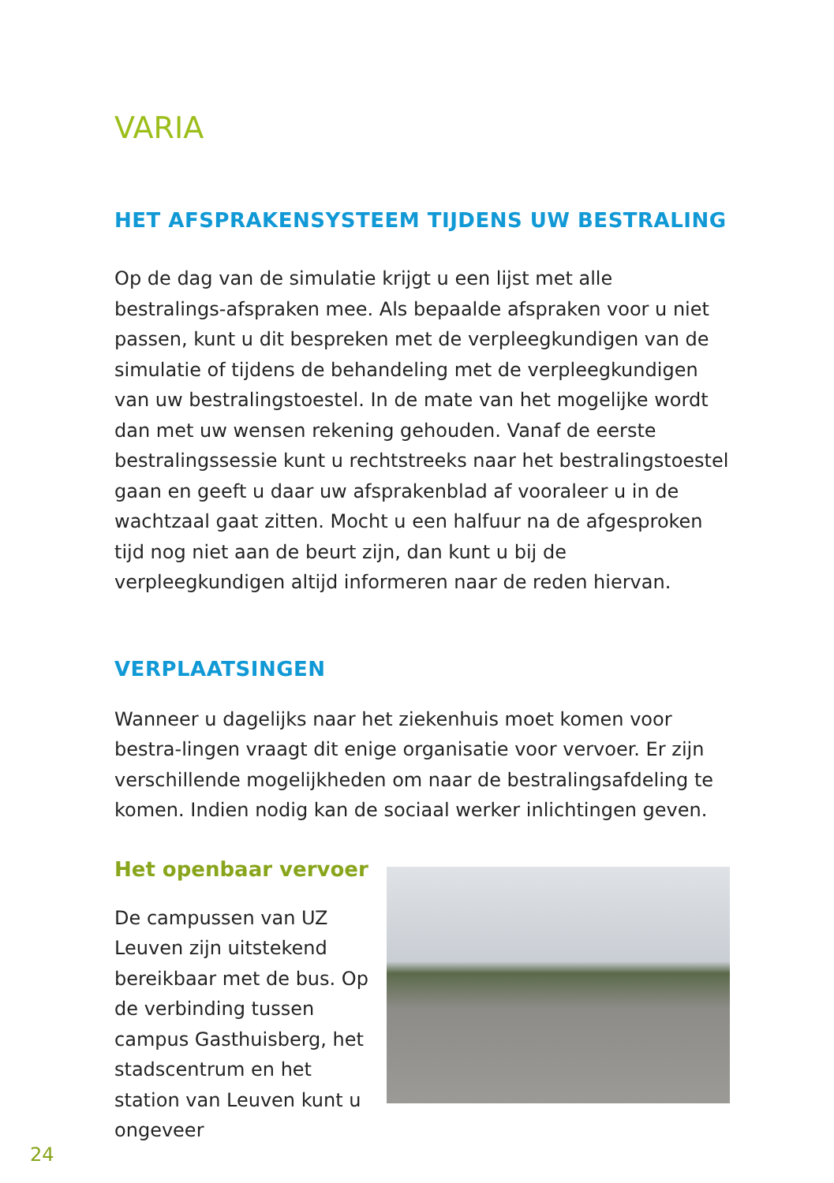VARIA
HET AFSPRAKENSYSTEEM TIJDENS UW BESTRALING
Op de dag van de simulatie krijgt u een lijst met alle bestralings-afspraken mee. Als bepaalde afspraken voor u niet passen, kunt u dit bespreken met de verpleegkundigen van de simulatie of tijdens de behandeling met de verpleegkundigen van uw bestralingstoestel. In de mate van het mogelijke wordt dan met uw wensen rekening gehouden. Vanaf de eerste bestralingssessie kunt u rechtstreeks naar het bestralingstoestel gaan en geeft u daar uw afsprakenblad af vooraleer u in de wachtzaal gaat zitten. Mocht u een halfuur na de afgesproken tijd nog niet aan de beurt zijn, dan kunt u bij de verpleegkundigen altijd informeren naar de reden hiervan.
VERPLAATSINGEN
Wanneer u dagelijks naar het ziekenhuis moet komen voor bestra-lingen vraagt dit enige organisatie voor vervoer. Er zijn verschillende mogelijkheden om naar de bestralingsafdeling te komen. Indien nodig kan de sociaal werker inlichtingen geven.
Het openbaar vervoer
De campussen van UZ Leuven zijn uitstekend bereikbaar met de bus. Op de verbinding tussen campus Gasthuisberg, het stadscentrum en het station van Leuven kunt u ongeveer
24